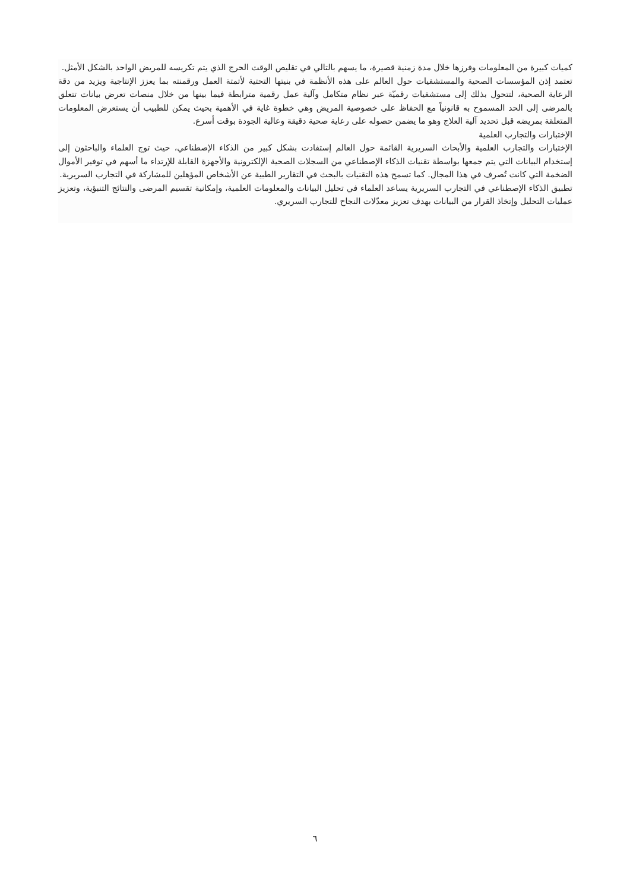كميات كبيرة من المعلومات وفرزها خلال مدة زمنية قصيرة، ما يسهم بالتالي في تقليص الوقت الحرج الذي يتم تكريسه للمريض الواحد بالشكل الأمثل.
تعتمد إذن المؤسسات الصحية والمستشفيات حول العالم على هذه الأنظمة في بنيتها التحتية لأتمتة العمل ورقمنته بما يعزز الإنتاجية ويزيد من دقة الرعاية الصحية، لتتحول بذلك إلى مستشفيات رقميّة عبر نظام متكامل وآلية عمل رقمية مترابطة فيما بينها من خلال منصات تعرض بيانات تتعلق بالمرضى إلى الحد المسموح به قانونياً مع الحفاظ على خصوصية المريض وهي خطوة غاية في الأهمية بحيث يمكن للطبيب أن يستعرض المعلومات المتعلقة بمريضه قبل تحديد آلية العلاج وهو ما يضمن حصوله على رعاية صحية دقيقة وعالية الجودة بوقت أسرع.
الإختبارات والتجارب العلمية
الإختبارات والتجارب العلمية والأبحاث السريرية القائمة حول العالم إستفادت بشكل كبير من الذكاء الإصطناعي، حيث توج العلماء والباحثون إلى إستخدام البيانات التي يتم جمعها بواسطة تقنيات الذكاء الإصطناعي من السجلات الصحية الإلكترونية والأجهزة القابلة للإرتداء ما أسهم في توفير الأموال الضخمة التي كانت تُصرف في هذا المجال. كما تسمح هذه التقنيات بالبحث في التقارير الطبية عن الأشخاص المؤهلين للمشاركة في التجارب السريرية.
تطبيق الذكاء الإصطناعي في التجارب السريرية يساعد العلماء في تحليل البيانات والمعلومات العلمية، وإمكانية تقسيم المرضى والنتائج التنبؤية، وتعزيز عمليات التحليل وإتخاذ القرار من البيانات بهدف تعزيز معدّلات النجاح للتجارب السريري.
٦